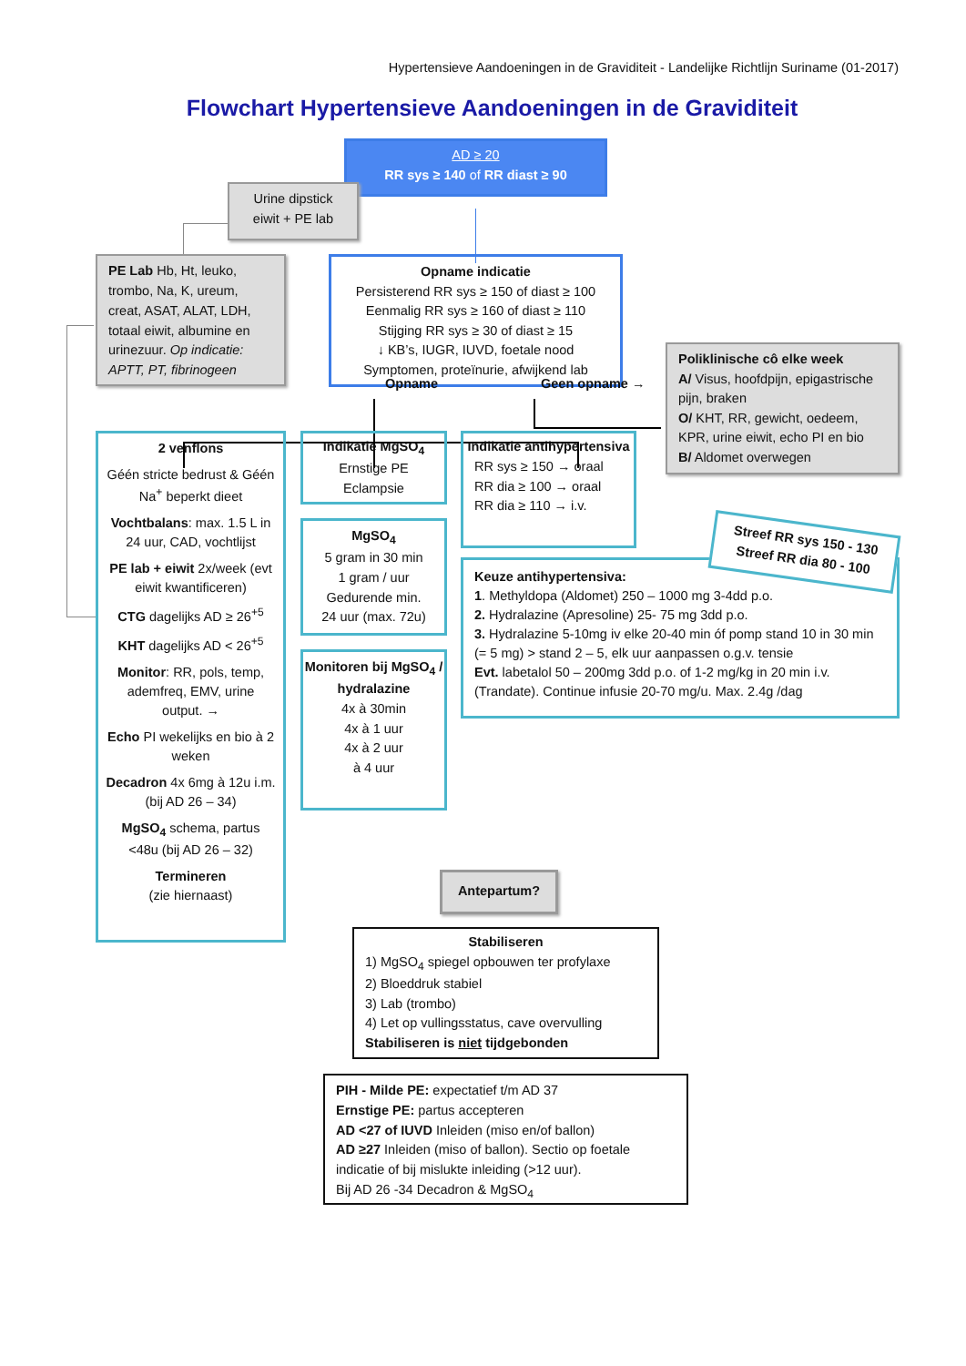Hypertensieve Aandoeningen in de Graviditeit - Landelijke Richtlijn Suriname (01-2017)
Flowchart Hypertensieve Aandoeningen in de Graviditeit
AD ≥ 20
RR sys ≥ 140 of RR diast ≥ 90
Urine dipstick
eiwit + PE lab
PE Lab Hb, Ht, leuko, trombo, Na, K, ureum, creat, ASAT, ALAT, LDH, totaal eiwit, albumine en urinezuur. Op indicatie: APTT, PT, fibrinogeen
Opname indicatie
Persisterend RR sys ≥ 150 of diast ≥ 100
Eenmalig RR sys ≥ 160 of diast ≥ 110
Stijging RR sys ≥ 30 of diast ≥ 15
↓ KB’s, IUGR, IUVD, foetale nood
Symptomen, proteïnurie, afwijkend lab
Poliklinische cô elke week
A/ Visus, hoofdpijn, epigastrische pijn, braken
O/ KHT, RR, gewicht, oedeem, KPR, urine eiwit, echo PI en bio
B/ Aldomet overwegen
Opname Geen opname →
2 venflons
Géén stricte bedrust & Géén Na<sup>+</sup> beperkt dieet
Vochtbalans: max. 1.5 L in 24 uur, CAD, vochtlijst
PE lab + eiwit 2x/week (evt eiwit kwantificeren)
CTG dagelijks AD ≥ 26<sup>+5</sup>
KHT dagelijks AD < 26<sup>+5</sup>
Monitor: RR, pols, temp, ademfreq, EMV, urine output. →
Echo PI wekelijks en bio à 2 weken
Decadron 4x 6mg à 12u i.m. (bij AD 26 – 34)
MgSO<sub>4</sub> schema, partus <48u (bij AD 26 – 32)
Termineren
(zie hiernaast)
Indikatie MgSO<sub>4</sub>
Ernstige PE
Eclampsie
MgSO<sub>4</sub>
5 gram in 30 min
1 gram / uur
Gedurende min.
24 uur (max. 72u)
Monitoren bij MgSO<sub>4</sub> / hydralazine
4x à 30min
4x à 1 uur
4x à 2 uur
à 4 uur
Indikatie antihypertensiva
RR sys ≥ 150 → oraal
RR dia ≥ 100 → oraal
RR dia ≥ 110 → i.v.
Streef RR sys 150 - 130
Streef RR dia 80 - 100
Keuze antihypertensiva:
1. Methyldopa (Aldomet) 250 – 1000 mg 3-4dd p.o.
2. Hydralazine (Apresoline) 25- 75 mg 3dd p.o.
3. Hydralazine 5-10mg iv elke 20-40 min óf pomp stand 10 in 30 min (= 5 mg) > stand 2 – 5, elk uur aanpassen o.g.v. tensie
Evt. labetalol 50 – 200mg 3dd p.o. of 1-2 mg/kg in 20 min i.v. (Trandate). Continue infusie 20-70 mg/u. Max. 2.4g /dag
Antepartum?
Stabiliseren
1) MgSO<sub>4</sub> spiegel opbouwen ter profylaxe
2) Bloeddruk stabiel
3) Lab (trombo)
4) Let op vullingsstatus, cave overvulling
Stabiliseren is niet tijdgebonden
PIH - Milde PE: expectatief t/m AD 37
Ernstige PE: partus accepteren
AD <27 of IUVD Inleiden (miso en/of ballon)
AD ≥27 Inleiden (miso of ballon). Sectio op foetale indicatie of bij mislukte inleiding (>12 uur).
Bij AD 26 -34 Decadron & MgSO<sub>4</sub>